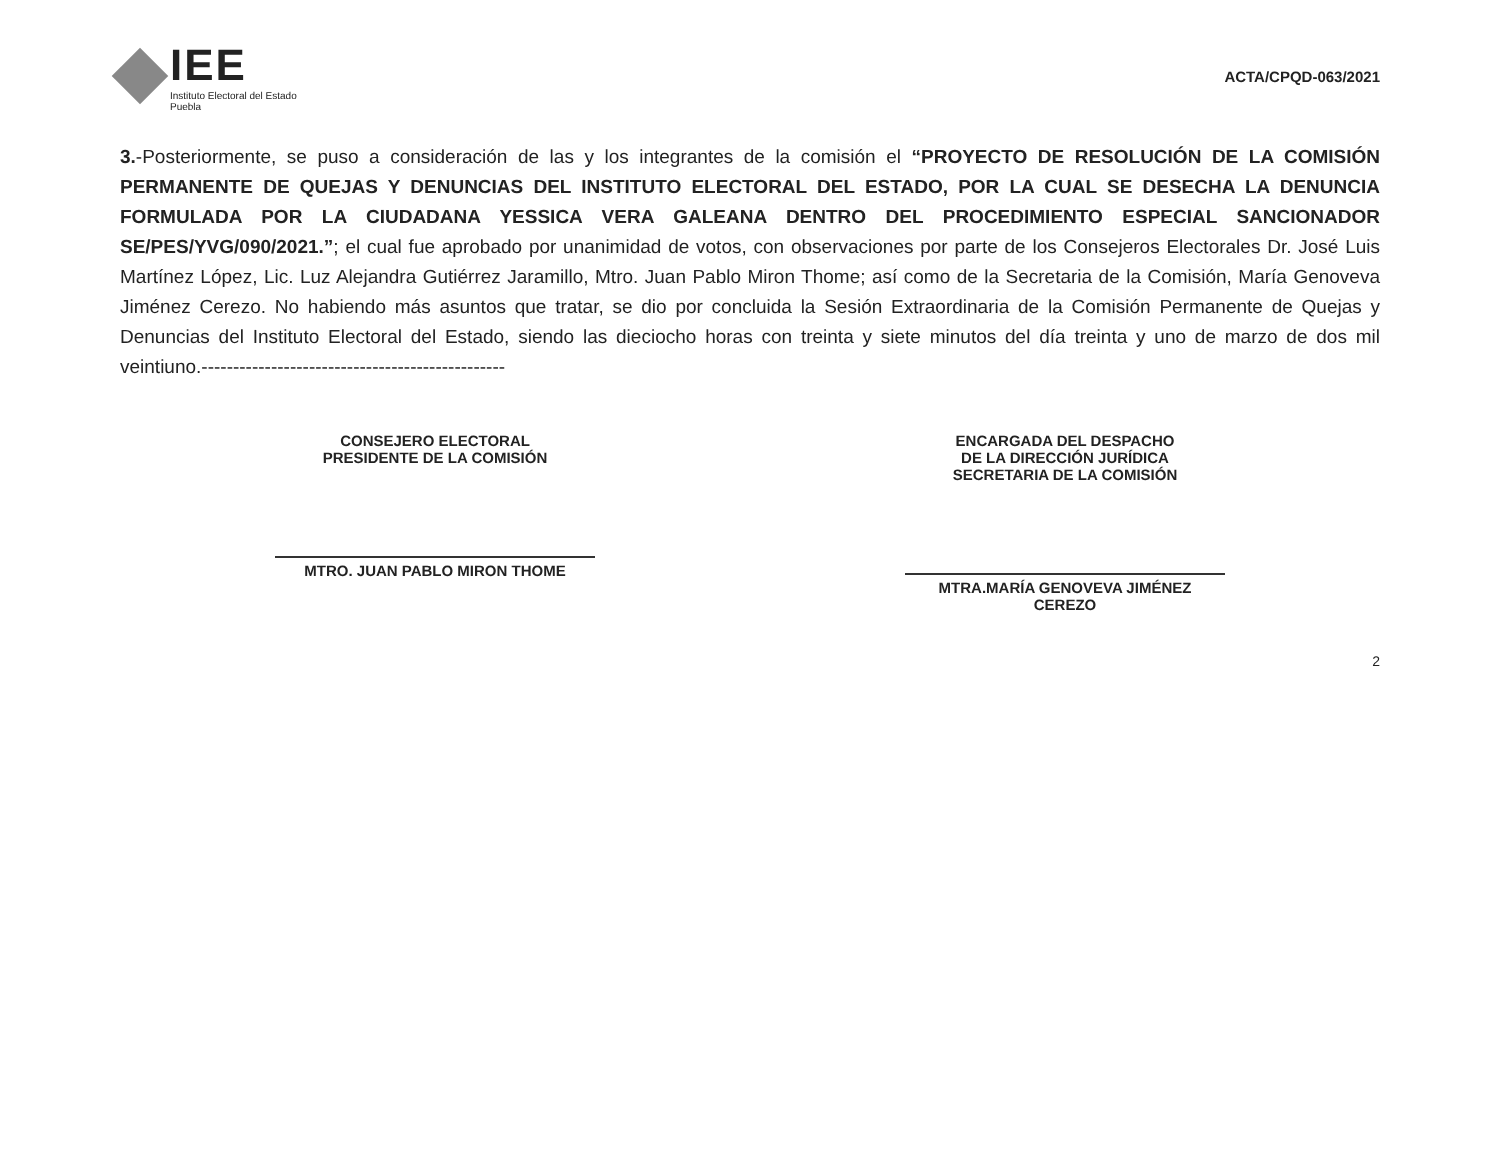IEE
Instituto Electoral del Estado
Puebla
ACTA/CPQD-063/2021
3.-Posteriormente, se puso a consideración de las y los integrantes de la comisión el “PROYECTO DE RESOLUCIÓN DE LA COMISIÓN PERMANENTE DE QUEJAS Y DENUNCIAS DEL INSTITUTO ELECTORAL DEL ESTADO, POR LA CUAL SE DESECHA LA DENUNCIA FORMULADA POR LA CIUDADANA YESSICA VERA GALEANA DENTRO DEL PROCEDIMIENTO ESPECIAL SANCIONADOR SE/PES/YVG/090/2021.”; el cual fue aprobado por unanimidad de votos, con observaciones por parte de los Consejeros Electorales Dr. José Luis Martínez López, Lic. Luz Alejandra Gutiérrez Jaramillo, Mtro. Juan Pablo Miron Thome; así como de la Secretaria de la Comisión, María Genoveva Jiménez Cerezo. No habiendo más asuntos que tratar, se dio por concluida la Sesión Extraordinaria de la Comisión Permanente de Quejas y Denuncias del Instituto Electoral del Estado, siendo las dieciocho horas con treinta y siete minutos del día treinta y uno de marzo de dos mil veintiuno.------------------------------------------------
CONSEJERO ELECTORAL
PRESIDENTE DE LA COMISIÓN
MTRO. JUAN PABLO MIRON THOME
ENCARGADA DEL DESPACHO
DE LA DIRECCIÓN JURÍDICA
SECRETARIA DE LA COMISIÓN
MTRA.MARÍA GENOVEVA JIMÉNEZ
CEREZO
2